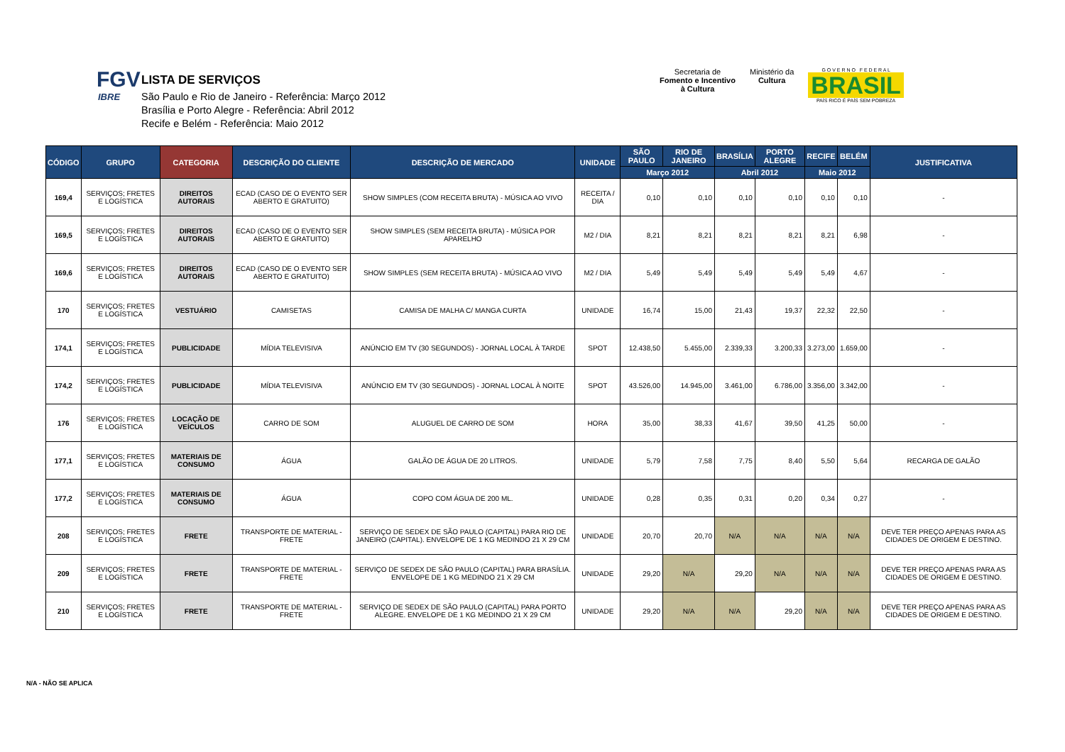FGV
IBRE
LISTA DE SERVIÇOS
São Paulo e Rio de Janeiro - Referência: Março 2012
Brasília e Porto Alegre - Referência: Abril 2012
Recife e Belém - Referência: Maio 2012
Secretaria de
Fomento e Incentivo
à Cultura
Ministério da
Cultura
G O V E R N O F E D E R A L
BRASIL
PAÍS RICO É PAÍS SEM POBREZA
| CÓDIGO | GRUPO | CATEGORIA | DESCRIÇÃO DO CLIENTE | DESCRIÇÃO DE MERCADO | UNIDADE | SÃO PAULO | RIO DE JANEIRO | BRASÍLIA | PORTO ALEGRE | RECIFE | BELÉM | JUSTIFICATIVA |
| --- | --- | --- | --- | --- | --- | --- | --- | --- | --- | --- | --- | --- |
| | | | | | | Março 2012 | | Abril 2012 | | Maio 2012 | | |
| 169,4 | SERVIÇOS; FRETES E LOGÍSTICA | DIREITOS AUTORAIS | ECAD (CASO DE O EVENTO SER ABERTO E GRATUITO) | SHOW SIMPLES (COM RECEITA BRUTA) - MÚSICA AO VIVO | RECEITA / DIA | 0,10 | 0,10 | 0,10 | 0,10 | 0,10 | 0,10 | - |
| 169,5 | SERVIÇOS; FRETES E LOGÍSTICA | DIREITOS AUTORAIS | ECAD (CASO DE O EVENTO SER ABERTO E GRATUITO) | SHOW SIMPLES (SEM RECEITA BRUTA) - MÚSICA POR APARELHO | M2 / DIA | 8,21 | 8,21 | 8,21 | 8,21 | 8,21 | 6,98 | - |
| 169,6 | SERVIÇOS; FRETES E LOGÍSTICA | DIREITOS AUTORAIS | ECAD (CASO DE O EVENTO SER ABERTO E GRATUITO) | SHOW SIMPLES (SEM RECEITA BRUTA) - MÚSICA AO VIVO | M2 / DIA | 5,49 | 5,49 | 5,49 | 5,49 | 5,49 | 4,67 | - |
| 170 | SERVIÇOS; FRETES E LOGÍSTICA | VESTUÁRIO | CAMISETAS | CAMISA DE MALHA C/ MANGA CURTA | UNIDADE | 16,74 | 15,00 | 21,43 | 19,37 | 22,32 | 22,50 | - |
| 174,1 | SERVIÇOS; FRETES E LOGÍSTICA | PUBLICIDADE | MÍDIA TELEVISIVA | ANÚNCIO EM TV (30 SEGUNDOS) - JORNAL LOCAL À TARDE | SPOT | 12.438,50 | 5.455,00 | 2.339,33 | 3.200,33 | 3.273,00 | 1.659,00 | - |
| 174,2 | SERVIÇOS; FRETES E LOGÍSTICA | PUBLICIDADE | MÍDIA TELEVISIVA | ANÚNCIO EM TV (30 SEGUNDOS) - JORNAL LOCAL À NOITE | SPOT | 43.526,00 | 14.945,00 | 3.461,00 | 6.786,00 | 3.356,00 | 3.342,00 | - |
| 176 | SERVIÇOS; FRETES E LOGÍSTICA | LOCAÇÃO DE VEÍCULOS | CARRO DE SOM | ALUGUEL DE CARRO DE SOM | HORA | 35,00 | 38,33 | 41,67 | 39,50 | 41,25 | 50,00 | - |
| 177,1 | SERVIÇOS; FRETES E LOGÍSTICA | MATERIAIS DE CONSUMO | ÁGUA | GALÃO DE ÁGUA DE 20 LITROS. | UNIDADE | 5,79 | 7,58 | 7,75 | 8,40 | 5,50 | 5,64 | RECARGA DE GALÃO |
| 177,2 | SERVIÇOS; FRETES E LOGÍSTICA | MATERIAIS DE CONSUMO | ÁGUA | COPO COM ÁGUA DE 200 ML. | UNIDADE | 0,28 | 0,35 | 0,31 | 0,20 | 0,34 | 0,27 | - |
| 208 | SERVIÇOS; FRETES E LOGÍSTICA | FRETE | TRANSPORTE DE MATERIAL - FRETE | SERVIÇO DE SEDEX DE SÃO PAULO (CAPITAL) PARA RIO DE JANEIRO (CAPITAL). ENVELOPE DE 1 KG MEDINDO 21 X 29 CM | UNIDADE | 20,70 | 20,70 | N/A | N/A | N/A | N/A | DEVE TER PREÇO APENAS PARA AS CIDADES DE ORIGEM E DESTINO. |
| 209 | SERVIÇOS; FRETES E LOGÍSTICA | FRETE | TRANSPORTE DE MATERIAL - FRETE | SERVIÇO DE SEDEX DE SÃO PAULO (CAPITAL) PARA BRASÍLIA. ENVELOPE DE 1 KG MEDINDO 21 X 29 CM | UNIDADE | 29,20 | N/A | 29,20 | N/A | N/A | N/A | DEVE TER PREÇO APENAS PARA AS CIDADES DE ORIGEM E DESTINO. |
| 210 | SERVIÇOS; FRETES E LOGÍSTICA | FRETE | TRANSPORTE DE MATERIAL - FRETE | SERVIÇO DE SEDEX DE SÃO PAULO (CAPITAL) PARA PORTO ALEGRE. ENVELOPE DE 1 KG MEDINDO 21 X 29 CM | UNIDADE | 29,20 | N/A | N/A | 29,20 | N/A | N/A | DEVE TER PREÇO APENAS PARA AS CIDADES DE ORIGEM E DESTINO. |
N/A - NÃO SE APLICA